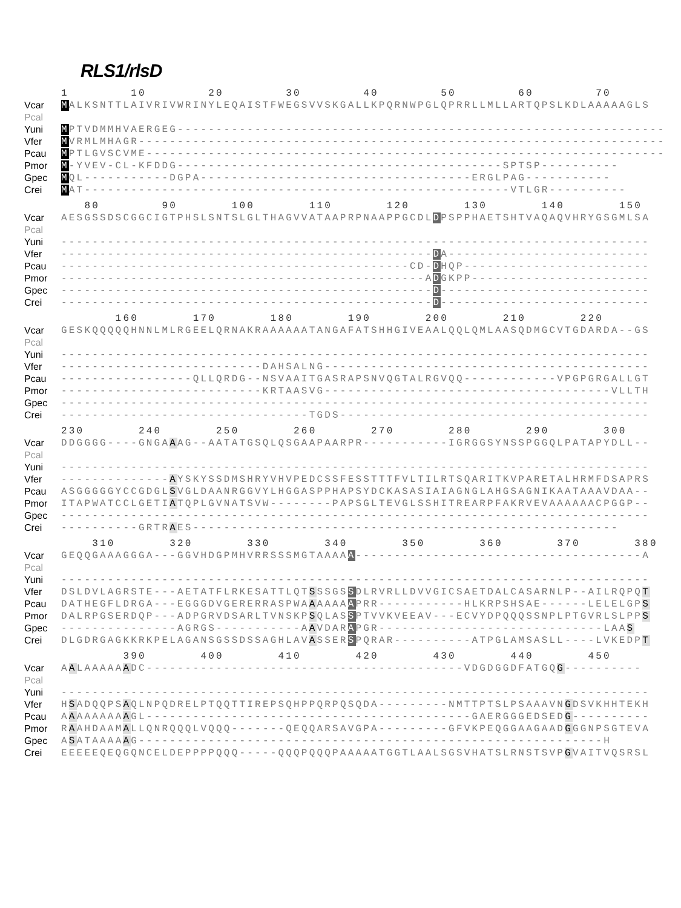RLS1/rlsD
1 10 20 30 40 50 60 70
Vcar MALKSNTTLAIVRIVWRINYLEQAISTFWEGSVVSKGALLKPQRNWPGLQPRRLLMLLARTQPSLKDLAAAAAGLS
Pcal
Yuni MPTVDMMHVAERGEG---------------------------------------------------------------
Vfer MVRMLMHAGR--------------------------------------------------------------------
Pcau MPTLGVSCVME-------------------------------------------------------------------
Pmor M-YVEV-CL-KFDDG------------------------------------------SPTSP----------
Gpec MQL-----------DGPA-----------------------------------ERGLPAG-----------
Crei MAT-------------------------------------------------------VTLGR----------
80 90 100 110 120 130 140 150
Vcar AESGSSDSCGGCIGTPHSLSNTSLGLTHAGVVATAAPRPNAAPPGCDLDPSPPHAETSHTVAQAQVHRYGSGMLSA
Pcal
Yuni ----------------------------------------------------------------------------
Vfer ------------------------------------------------DA--------------------------
Pcau ---------------------------------------------CD-DHQP------------------------
Pmor -----------------------------------------------ADGKPP-----------------------
Gpec ------------------------------------------------D---------------------------
Crei ------------------------------------------------D---------------------------
160 170 180 190 200 210 220
Vcar GESKQQQQQHNNLMLRGEELQRNAKRAAAAAATANGAFATSHHGIVEAALQQLQMLAASQDMGCVTGDARDA--GS
Pcal
Yuni ----------------------------------------------------------------------------
Vfer --------------------------DAHSALNG------------------------------------------
Pcau -----------------QLLQRDG--NSVAAITGASRAPSNVQGTALRGVQQ------------VPGPGRGALLGT
Pmor --------------------------KRTAASVG-------------------------------------VLLTH
Gpec ----------------------------------------------------------------------------
Crei --------------------------------TGDS----------------------------------------
230 240 250 260 270 280 290 300
Vcar DDGGGG----GNGAAAG--AATATGSQLQSGAAPAARPR-----------IGRGGSYNSSPGGQLPATAPYDLL--
Pcal
Yuni ----------------------------------------------------------------------------
Vfer --------------AYSKYSSDMSHRYVHVPEDCSSFESSTTTFVLTILRTSQARITKVPARETALHRMFDSAPRS
Pcau ASGGGGGYCCGDGLSVGLDAANRGGVYLHGGASPPHAPSYDCKASASIAIAGNGLAHGSAGNIKAATAAAVDAA--
Pmor ITAPWATCCLGETIATQPLGVNATSVW--------PAPSGLTEVGLSSHITREARPFAKRVEVAAAAAACPGGP--
Gpec ----------------------------------------------------------------------------
Crei ----------GRTRAES-------------------------------------------------------
310 320 330 340 350 360 370 380
Vcar GEQQGAAAGGGA---GGVHDGPMHVRRSSSMGTAAAAA-------------------------------------A
Pcal
Yuni ----------------------------------------------------------------------------
Vfer DSLDVLAGRSTE---AETATFLRKESATTLQTSSSGSSDLRVRLLDVVGICSAETDALCASARNLP--AILRQPQT
Pcau DATHEGFLDRGA---EGGGDVGERERRASPWAAAAAAAPRR-----------HLKRPSHSAE------LELELGPS
Pmor DALRPGSERDQP---ADPGRVDSARLTVNSKPSQLASSPTVVKVEEAV---ECVYDPQQQSSNPLPTGVRLSLPPS
Gpec ---------------AGRGS-----------AAVDARAPGR-----------------------------LAAS
Crei DLGDRGAGKKRKPELAGANSGSSDSSAGHLAVASSERSPQRAR----------ATPGLAMSASLL----LVKEDPT
390 400 410 420 430 440 450
Vcar AALAAAAAADC-----------------------------------------VDGDGGDFATGQG----------
Pcal
Yuni ----------------------------------------------------------------------------
Vfer HSADQQPSAQLNPQDRELPTQQTTIREPSQHPPQRPQSQDA---------NMTTPTSLPSAAAVNGDSVKHHTEKH
Pcau AAAAAAAAAGL------------------------------------------GAERGGGEDSEDG----------
Pmor RAAHDAAMALLQNRQQQLVQQQ-------QEQQARSAVGPA---------GFVKPEQGGAAGAADGGGNPSGTEVA
Gpec ASATAAAAAG------------------------------------------------------------H
Crei EEEEEQEQGQNCELDEPPPPQQQ-----QQQPQQQPAAAAATGGTLAALSGSVHATSLRNSTSVPGVAITVQSRSL